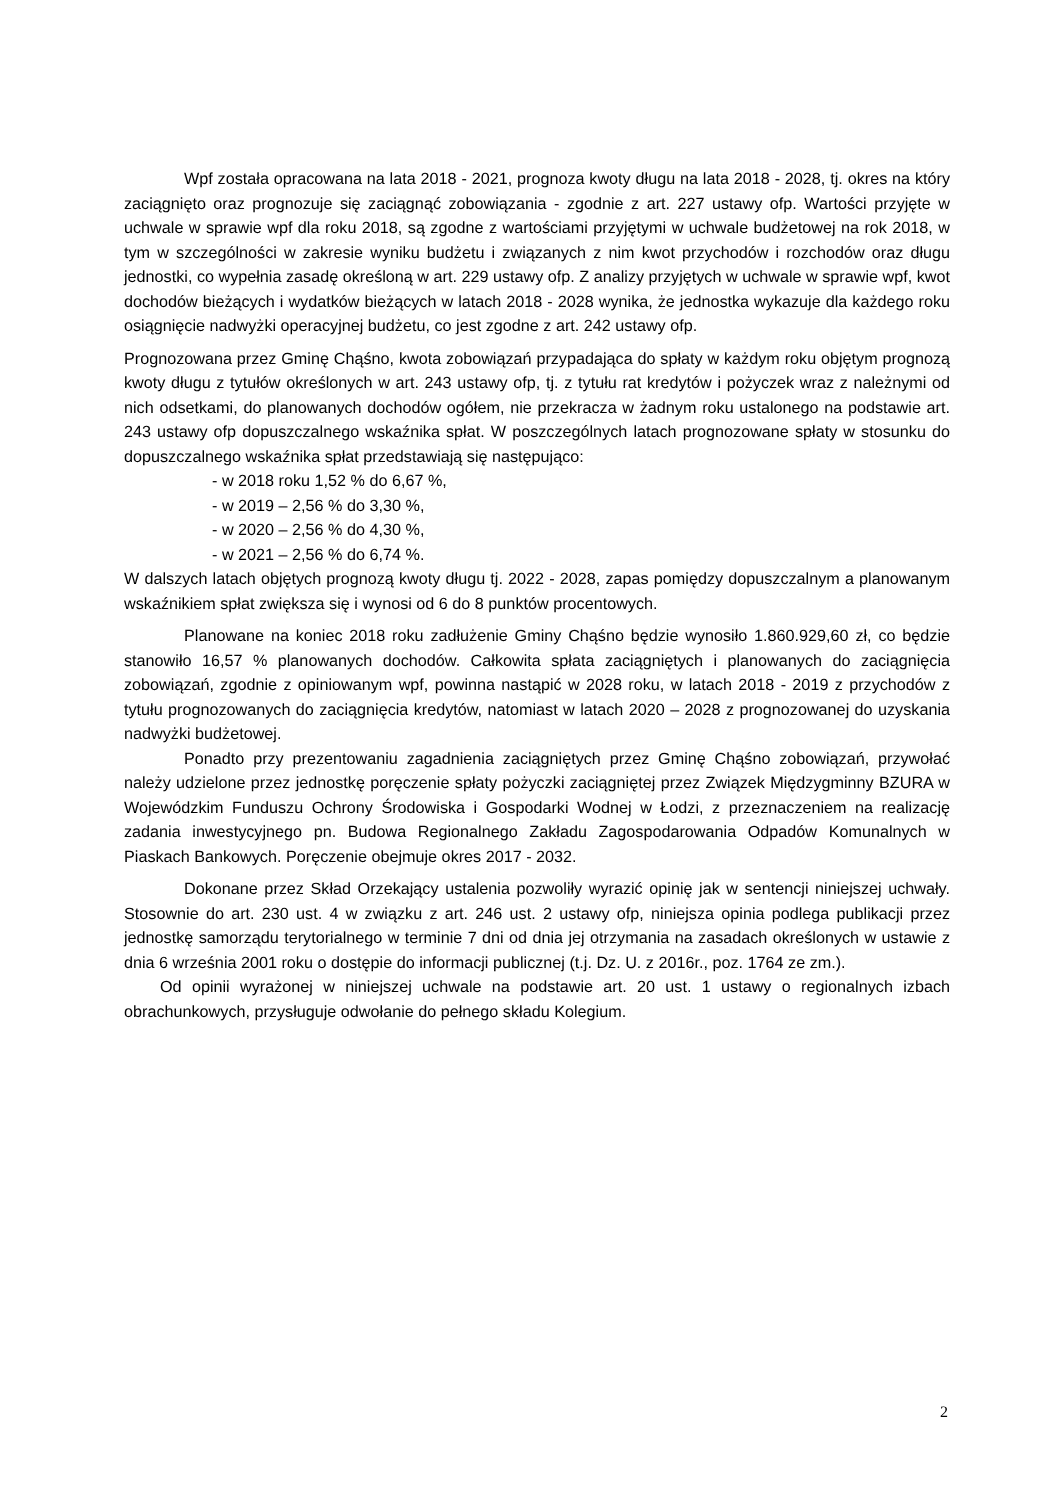Wpf została opracowana na lata 2018 - 2021, prognoza kwoty długu na lata 2018 - 2028, tj. okres na który zaciągnięto oraz prognozuje się zaciągnąć zobowiązania - zgodnie z art. 227 ustawy ofp. Wartości przyjęte w uchwale w sprawie wpf dla roku 2018, są zgodne z wartościami przyjętymi w uchwale budżetowej na rok 2018, w tym w szczególności w zakresie wyniku budżetu i związanych z nim kwot przychodów i rozchodów oraz długu jednostki, co wypełnia zasadę określoną w art. 229 ustawy ofp. Z analizy przyjętych w uchwale w sprawie wpf, kwot dochodów bieżących i wydatków bieżących w latach 2018 - 2028 wynika, że jednostka wykazuje dla każdego roku osiągnięcie nadwyżki operacyjnej budżetu, co jest zgodne z art. 242 ustawy ofp.
Prognozowana przez Gminę Chąśno, kwota zobowiązań przypadająca do spłaty w każdym roku objętym prognozą kwoty długu z tytułów określonych w art. 243 ustawy ofp, tj. z tytułu rat kredytów i pożyczek wraz z należnymi od nich odsetkami, do planowanych dochodów ogółem, nie przekracza w żadnym roku ustalonego na podstawie art. 243 ustawy ofp dopuszczalnego wskaźnika spłat. W poszczególnych latach prognozowane spłaty w stosunku do dopuszczalnego wskaźnika spłat przedstawiają się następująco:
- w 2018 roku 1,52 % do 6,67 %,
- w 2019 – 2,56 % do 3,30 %,
- w 2020 – 2,56 % do 4,30 %,
- w 2021 – 2,56 % do 6,74 %.
W dalszych latach objętych prognozą kwoty długu tj. 2022 - 2028, zapas pomiędzy dopuszczalnym a planowanym wskaźnikiem spłat zwiększa się i wynosi od 6 do 8 punktów procentowych.
Planowane na koniec 2018 roku zadłużenie Gminy Chąśno będzie wynosiło 1.860.929,60 zł, co będzie stanowiło 16,57 % planowanych dochodów. Całkowita spłata zaciągniętych i planowanych do zaciągnięcia zobowiązań, zgodnie z opiniowanym wpf, powinna nastąpić w 2028 roku, w latach 2018 - 2019 z przychodów z tytułu prognozowanych do zaciągnięcia kredytów, natomiast w latach 2020 – 2028 z prognozowanej do uzyskania nadwyżki budżetowej.
Ponadto przy prezentowaniu zagadnienia zaciągniętych przez Gminę Chąśno zobowiązań, przywołać należy udzielone przez jednostkę poręczenie spłaty pożyczki zaciągniętej przez Związek Międzygminny BZURA w Wojewódzkim Funduszu Ochrony Środowiska i Gospodarki Wodnej w Łodzi, z przeznaczeniem na realizację zadania inwestycyjnego pn. Budowa Regionalnego Zakładu Zagospodarowania Odpadów Komunalnych w Piaskach Bankowych. Poręczenie obejmuje okres 2017 - 2032.
Dokonane przez Skład Orzekający ustalenia pozwoliły wyrazić opinię jak w sentencji niniejszej uchwały. Stosownie do art. 230 ust. 4 w związku z art. 246 ust. 2 ustawy ofp, niniejsza opinia podlega publikacji przez jednostkę samorządu terytorialnego w terminie 7 dni od dnia jej otrzymania na zasadach określonych w ustawie z dnia 6 września 2001 roku o dostępie do informacji publicznej (t.j. Dz. U. z 2016r., poz. 1764 ze zm.).
Od opinii wyrażonej w niniejszej uchwale na podstawie art. 20 ust. 1 ustawy o regionalnych izbach obrachunkowych, przysługuje odwołanie do pełnego składu Kolegium.
2